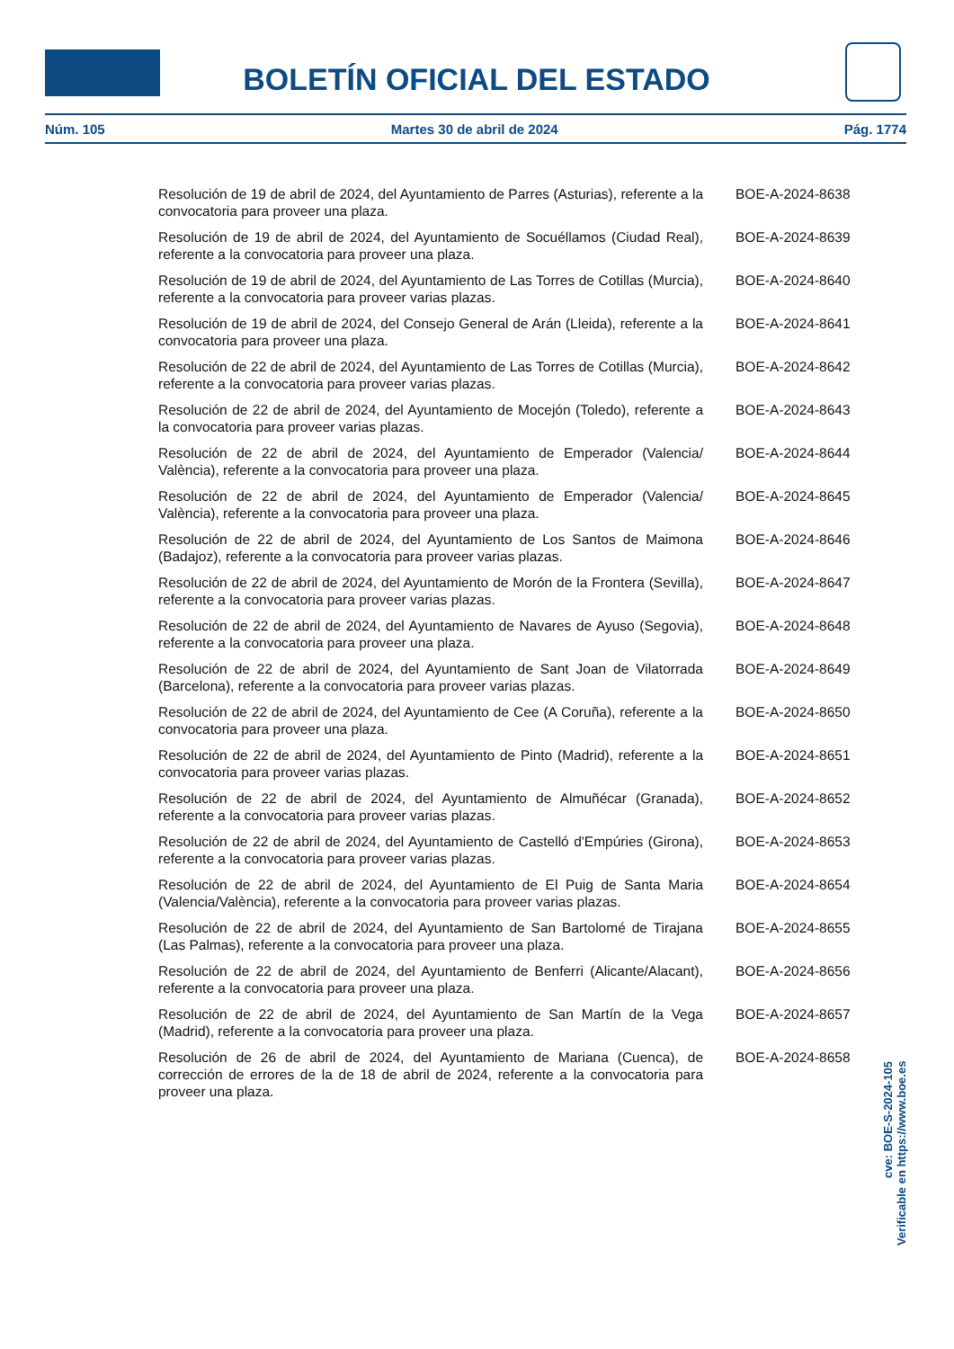BOLETÍN OFICIAL DEL ESTADO
Núm. 105 Martes 30 de abril de 2024 Pág. 1774
Resolución de 19 de abril de 2024, del Ayuntamiento de Parres (Asturias), referente a la convocatoria para proveer una plaza.
BOE-A-2024-8638
Resolución de 19 de abril de 2024, del Ayuntamiento de Socuéllamos (Ciudad Real), referente a la convocatoria para proveer una plaza.
BOE-A-2024-8639
Resolución de 19 de abril de 2024, del Ayuntamiento de Las Torres de Cotillas (Murcia), referente a la convocatoria para proveer varias plazas.
BOE-A-2024-8640
Resolución de 19 de abril de 2024, del Consejo General de Arán (Lleida), referente a la convocatoria para proveer una plaza.
BOE-A-2024-8641
Resolución de 22 de abril de 2024, del Ayuntamiento de Las Torres de Cotillas (Murcia), referente a la convocatoria para proveer varias plazas.
BOE-A-2024-8642
Resolución de 22 de abril de 2024, del Ayuntamiento de Mocejón (Toledo), referente a la convocatoria para proveer varias plazas.
BOE-A-2024-8643
Resolución de 22 de abril de 2024, del Ayuntamiento de Emperador (Valencia/ València), referente a la convocatoria para proveer una plaza.
BOE-A-2024-8644
Resolución de 22 de abril de 2024, del Ayuntamiento de Emperador (Valencia/ València), referente a la convocatoria para proveer una plaza.
BOE-A-2024-8645
Resolución de 22 de abril de 2024, del Ayuntamiento de Los Santos de Maimona (Badajoz), referente a la convocatoria para proveer varias plazas.
BOE-A-2024-8646
Resolución de 22 de abril de 2024, del Ayuntamiento de Morón de la Frontera (Sevilla), referente a la convocatoria para proveer varias plazas.
BOE-A-2024-8647
Resolución de 22 de abril de 2024, del Ayuntamiento de Navares de Ayuso (Segovia), referente a la convocatoria para proveer una plaza.
BOE-A-2024-8648
Resolución de 22 de abril de 2024, del Ayuntamiento de Sant Joan de Vilatorrada (Barcelona), referente a la convocatoria para proveer varias plazas.
BOE-A-2024-8649
Resolución de 22 de abril de 2024, del Ayuntamiento de Cee (A Coruña), referente a la convocatoria para proveer una plaza.
BOE-A-2024-8650
Resolución de 22 de abril de 2024, del Ayuntamiento de Pinto (Madrid), referente a la convocatoria para proveer varias plazas.
BOE-A-2024-8651
Resolución de 22 de abril de 2024, del Ayuntamiento de Almuñécar (Granada), referente a la convocatoria para proveer varias plazas.
BOE-A-2024-8652
Resolución de 22 de abril de 2024, del Ayuntamiento de Castelló d'Empúries (Girona), referente a la convocatoria para proveer varias plazas.
BOE-A-2024-8653
Resolución de 22 de abril de 2024, del Ayuntamiento de El Puig de Santa Maria (Valencia/València), referente a la convocatoria para proveer varias plazas.
BOE-A-2024-8654
Resolución de 22 de abril de 2024, del Ayuntamiento de San Bartolomé de Tirajana (Las Palmas), referente a la convocatoria para proveer una plaza.
BOE-A-2024-8655
Resolución de 22 de abril de 2024, del Ayuntamiento de Benferri (Alicante/Alacant), referente a la convocatoria para proveer una plaza.
BOE-A-2024-8656
Resolución de 22 de abril de 2024, del Ayuntamiento de San Martín de la Vega (Madrid), referente a la convocatoria para proveer una plaza.
BOE-A-2024-8657
Resolución de 26 de abril de 2024, del Ayuntamiento de Mariana (Cuenca), de corrección de errores de la de 18 de abril de 2024, referente a la convocatoria para proveer una plaza.
BOE-A-2024-8658
cve: BOE-S-2024-105
Verificable en https://www.boe.es